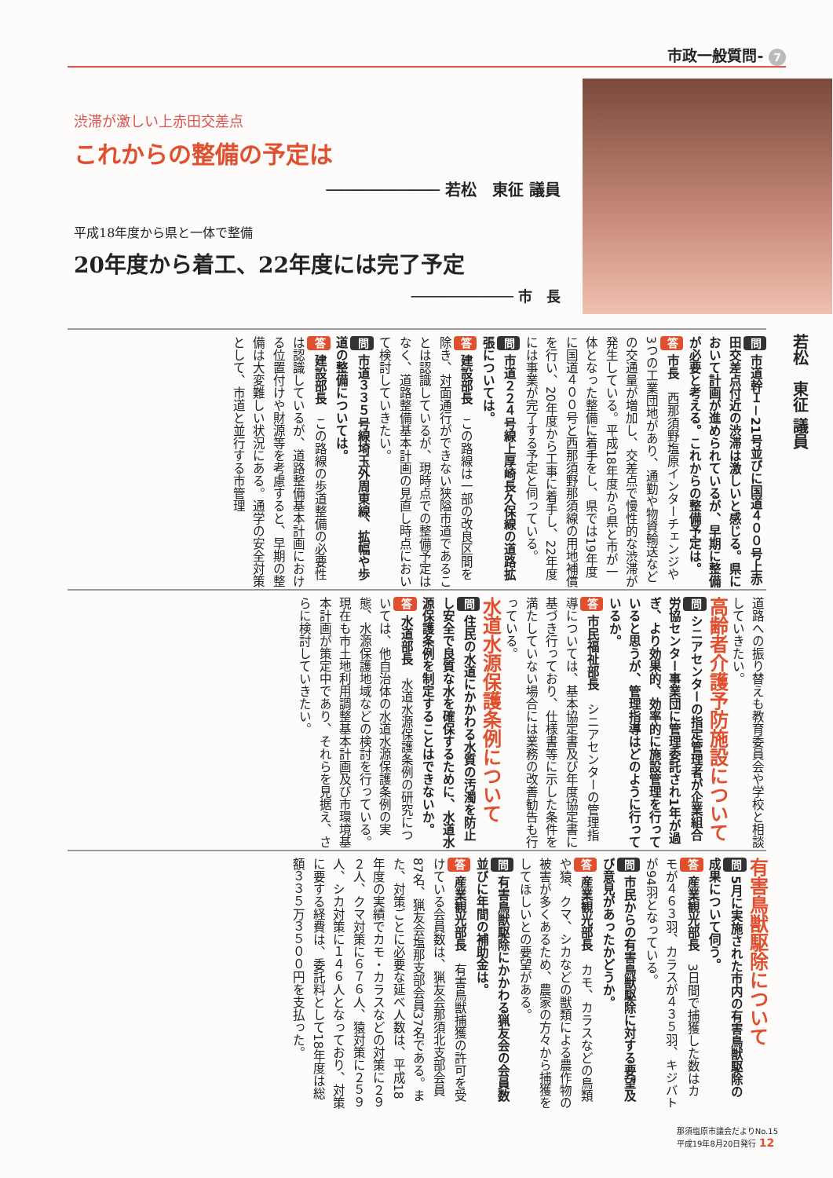市政一般質問- 7
渋滞が激しい上赤田交差点
これからの整備の予定は
──────────── 若松　東征 議員
平成18年度から県と一体で整備
20年度から着工、22年度には完了予定
──────────── 市　長
若松　東征 議員
問 市道幹Ｉ－21号並びに国道４００号上赤田交差点付近の渋滞は激しいと感じる。県において計画が進められているが、早期に整備が必要と考える。これからの整備予定は。
答 市長　西那須野塩原インターチェンジや3つの工業団地があり、通勤や物資輸送などの交通量が増加し、交差点で慢性的な渋滞が発生している。平成18年度から県と市が一体となった整備に着手をし、県では19年度に国道４００号と西那須野那須線の用地補償を行い、20年度から工事に着手し、22年度には事業が完了する予定と伺っている。
問 市道２２４号線上厚崎長久保線の道路拡張については。
答 建設部長　この路線は一部の改良区間を除き、対面通行ができない狭隘市道であることは認識しているが、現時点での整備予定はなく、道路整備基本計画の見直し時点において検討していきたい。
問 市道３３５号線埼玉外周東線、拡幅や歩道の整備については。
答 建設部長　この路線の歩道整備の必要性は認識しているが、道路整備基本計画における位置付けや財源等を考慮すると、早期の整備は大変難しい状況にある。通学の安全対策として、市道と並行する市管理
道路への振り替えも教育委員会や学校と相談していきたい。
高齢者介護予防施設について
問 シニアセンターの指定管理者が企業組合労協センター事業団に管理委託され1年が過ぎ、より効果的、効率的に施設管理を行っていると思うが、管理指導はどのように行っているか。
答 市民福祉部長　シニアセンターの管理指導については、基本協定書及び年度協定書に基づき行っており、仕様書等に示した条件を満たしていない場合には業務の改善勧告も行っている。
水道水源保護条例について
問 住民の水道にかかわる水質の汚濁を防止し安全で良質な水を確保するために、水道水源保護条例を制定することはできないか。
答 水道部長　水道水源保護条例の研究については、他自治体の水道水源保護条例の実態、水源保護地域などの検討を行っている。現在も市土地利用調整基本計画及び市環境基本計画が策定中であり、それらを見据え、さらに検討していきたい。
有害鳥獣駆除について
問 5月に実施された市内の有害鳥獣駆除の成果について伺う。
答 産業観光部長　3日間で捕獲した数はカモが４６３羽、カラスが４３５羽、キジバトが94羽となっている。
問 市民からの有害鳥獣駆除に対する要望及び意見があったかどうか。
答 産業観光部長　カモ、カラスなどの鳥類や猿、クマ、シカなどの獣類による農作物の被害が多くあるため、農家の方々から捕獲をしてほしいとの要望がある。
問 有害鳥獣駆除にかかわる猟友会の会員数並びに年間の補助金は。
答 産業観光部長　有害鳥獣捕獲の許可を受けている会員数は、猟友会那須北支部会員87名、猟友会塩那支部会員37名である。また、対策ごとに必要な延べ人数は、平成18年度の実績でカモ・カラスなどの対策に２９２人、クマ対策に６７６人、猿対策に２５９人、シカ対策に１４６人となっており、対策に要する経費は、委託料として18年度は総額３３５万３５００円を支払った。
那須塩原市議会だよりNo.15
平成19年8月20日発行 12